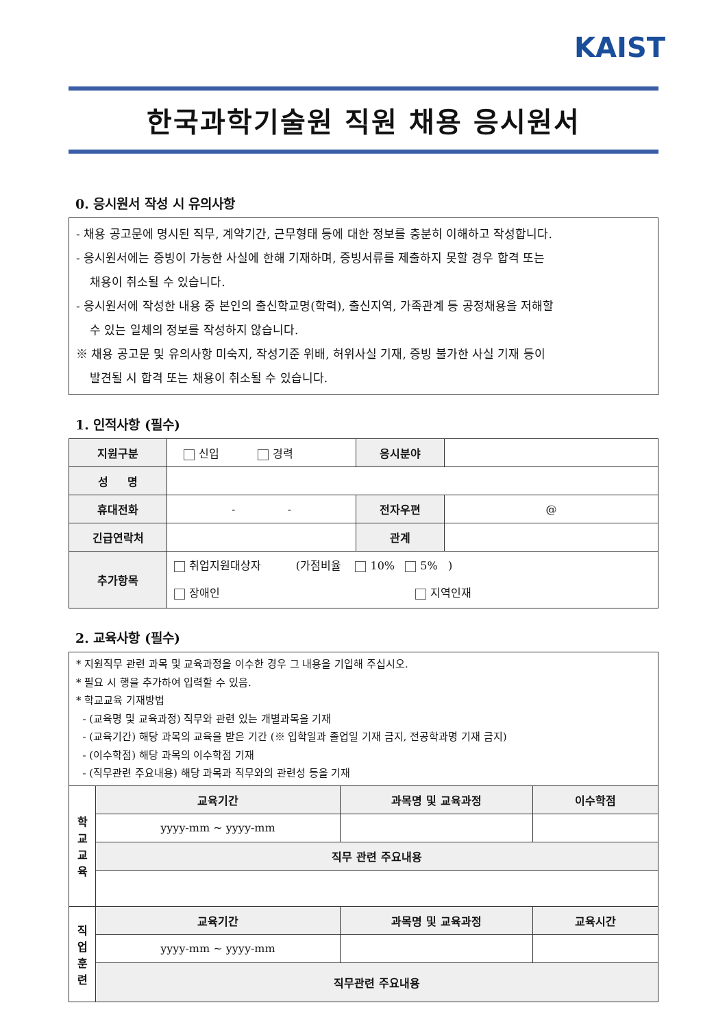KAIST
한국과학기술원 직원 채용 응시원서
0. 응시원서 작성 시 유의사항
- 채용 공고문에 명시된 직무, 계약기간, 근무형태 등에 대한 정보를 충분히 이해하고 작성합니다.
- 응시원서에는 증빙이 가능한 사실에 한해 기재하며, 증빙서류를 제출하지 못할 경우 합격 또는
채용이 취소될 수 있습니다.
- 응시원서에 작성한 내용 중 본인의 출신학교명(학력), 출신지역, 가족관계 등 공정채용을 저해할
수 있는 일체의 정보를 작성하지 않습니다.
※ 채용 공고문 및 유의사항 미숙지, 작성기준 위배, 허위사실 기재, 증빙 불가한 사실 기재 등이
발견될 시 합격 또는 채용이 취소될 수 있습니다.
1. 인적사항 (필수)
| 지원구분 | 신입 경력 | 응시분야 | |
| 성 명 | | | |
| 휴대전화 | - - | 전자우편 | @ |
| 긴급연락처 | | 관계 | |
| 추가항목 | 취업지원대상자 (가점비율 10% 5% ) 장애인 지역인재 | | |
2. 교육사항 (필수)
| * 지원직무 관련 과목 및 교육과정을 이수한 경우 그 내용을 기입해 주십시오. * 필요 시 행을 추가하여 입력할 수 있음. * 학교교육 기재방법 - (교육명 및 교육과정) 직무와 관련 있는 개별과목을 기재 - (교육기간) 해당 과목의 교육을 받은 기간 (※ 입학일과 졸업일 기재 금지, 전공학과명 기재 금지) - (이수학점) 해당 과목의 이수학점 기재 - (직무관련 주요내용) 해당 과목과 직무와의 관련성 등을 기재 | | | |
| 학 교 교 육 | 교육기간 | 과목명 및 교육과정 | 이수학점 |
| | yyyy-mm ~ yyyy-mm | | |
| | 직무 관련 주요내용 | | |
| 직 업 훈 련 | 교육기간 | 과목명 및 교육과정 | 교육시간 |
| | yyyy-mm ~ yyyy-mm | | |
| | 직무관련 주요내용 | | |